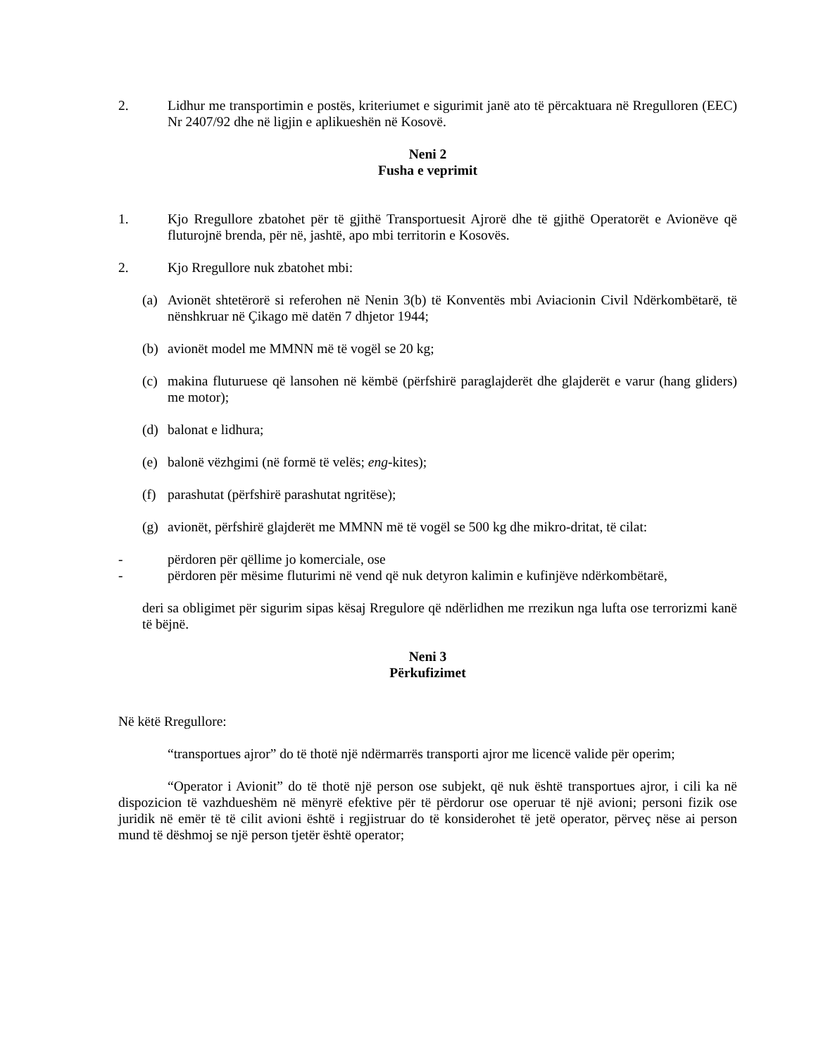2. Lidhur me transportimin e postës, kriteriumet e sigurimit janë ato të përcaktuara në Rregulloren (EEC) Nr 2407/92 dhe në ligjin e aplikueshën në Kosovë.
Neni 2
Fusha e veprimit
1. Kjo Rregullore zbatohet për të gjithë Transportuesit Ajrorë dhe të gjithë Operatorët e Avionëve që fluturojnë brenda, për në, jashtë, apo mbi territorin e Kosovës.
2. Kjo Rregullore nuk zbatohet mbi:
(a) Avionët shtetërorë si referohen në Nenin 3(b) të Konventës mbi Aviacionin Civil Ndërkombëtarë, të nënshkruar në Çikago më datën 7 dhjetor 1944;
(b) avionët model me MMNN më të vogël se 20 kg;
(c) makina fluturuese që lansohen në këmbë (përfshirë paraglajderët dhe glajderët e varur (hang gliders) me motor);
(d) balonat e lidhura;
(e) balonë vëzhgimi (në formë të velës; eng-kites);
(f) parashutat (përfshirë parashutat ngritëse);
(g) avionët, përfshirë glajderët me MMNN më të vogël se 500 kg dhe mikro-dritat, të cilat:
- përdoren për qëllime jo komerciale, ose
- përdoren për mësime fluturimi në vend që nuk detyron kalimin e kufinjëve ndërkombëtarë,
deri sa obligimet për sigurim sipas kësaj Rregulore që ndërlidhen me rrezikun nga lufta ose terrorizmi kanë të bëjnë.
Neni 3
Përkufizimet
Në këtë Rregullore:
“transportues ajror” do të thotë një ndërmarrës transporti ajror me licencë valide për operim;
“Operator i Avionit” do të thotë një person ose subjekt, që nuk është transportues ajror, i cili ka në dispozicion të vazhdueshëm në mënyrë efektive për të përdorur ose operuar të një avioni; personi fizik ose juridik në emër të të cilit avioni është i regjistruar do të konsiderohet të jetë operator, përveç nëse ai person mund të dëshmoj se një person tjetër është operator;